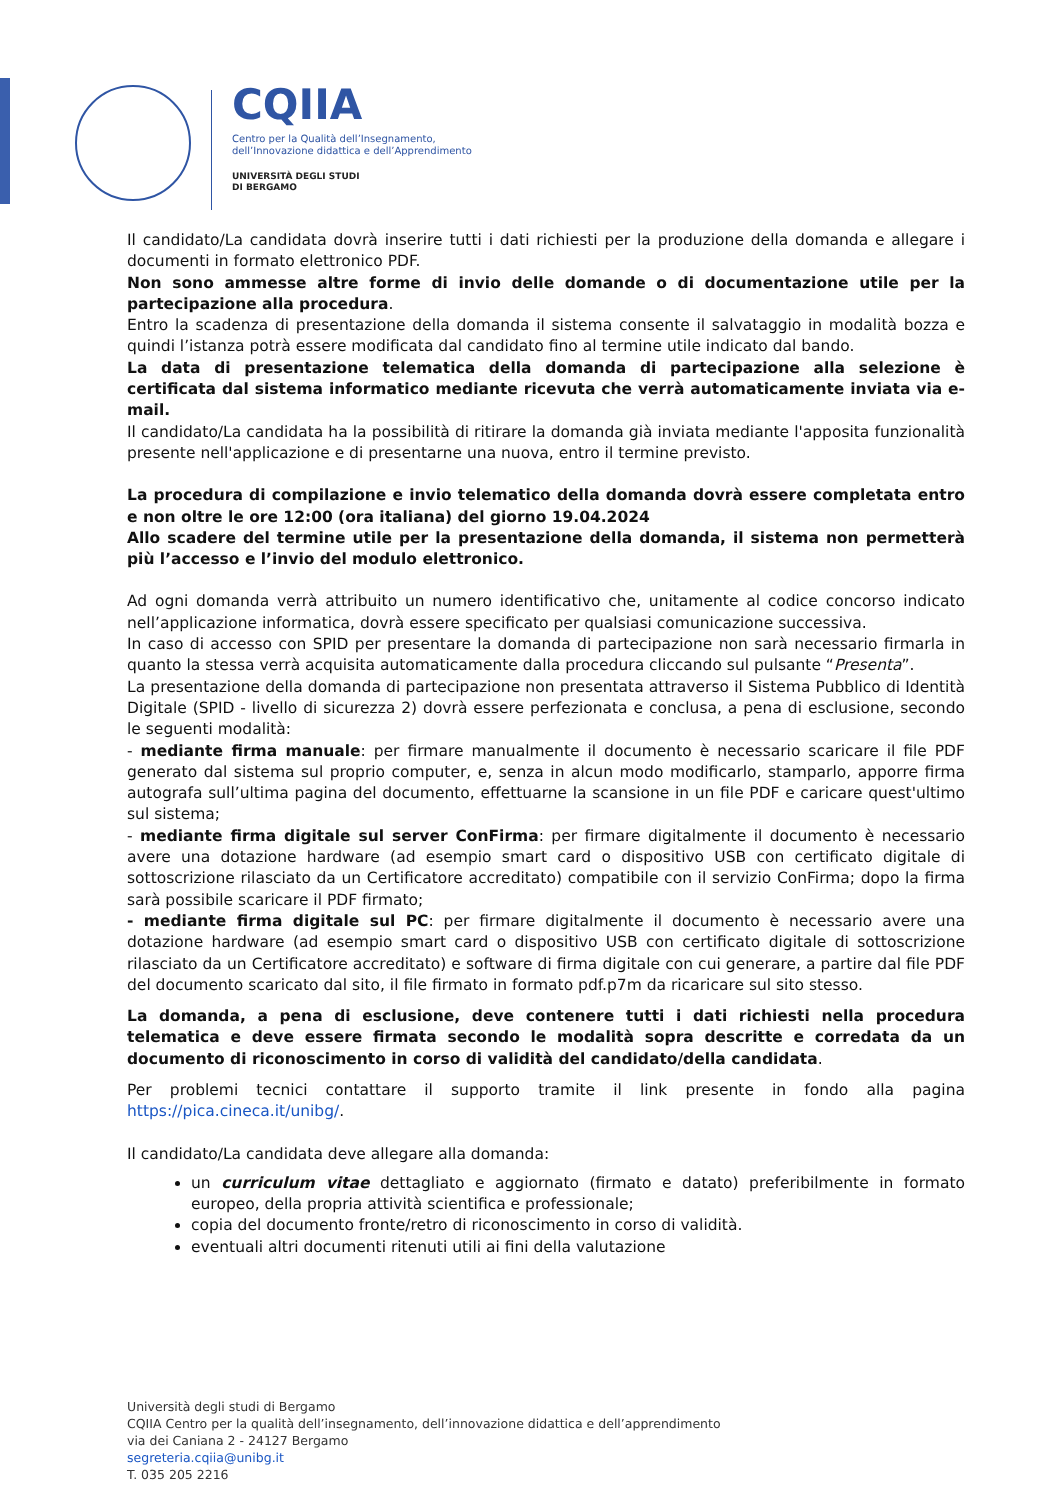CQIIA
Centro per la Qualità dell’Insegnamento,
dell’Innovazione didattica e dell’Apprendimento
UNIVERSITÀ DEGLI STUDI
DI BERGAMO
Il candidato/La candidata dovrà inserire tutti i dati richiesti per la produzione della domanda e allegare i documenti in formato elettronico PDF.
Non sono ammesse altre forme di invio delle domande o di documentazione utile per la partecipazione alla procedura.
Entro la scadenza di presentazione della domanda il sistema consente il salvataggio in modalità bozza e quindi l’istanza potrà essere modificata dal candidato fino al termine utile indicato dal bando.
La data di presentazione telematica della domanda di partecipazione alla selezione è certificata dal sistema informatico mediante ricevuta che verrà automaticamente inviata via e-mail.
Il candidato/La candidata ha la possibilità di ritirare la domanda già inviata mediante l'apposita funzionalità presente nell'applicazione e di presentarne una nuova, entro il termine previsto.
La procedura di compilazione e invio telematico della domanda dovrà essere completata entro e non oltre le ore 12:00 (ora italiana) del giorno 19.04.2024
Allo scadere del termine utile per la presentazione della domanda, il sistema non permetterà più l’accesso e l’invio del modulo elettronico.
Ad ogni domanda verrà attribuito un numero identificativo che, unitamente al codice concorso indicato nell’applicazione informatica, dovrà essere specificato per qualsiasi comunicazione successiva.
In caso di accesso con SPID per presentare la domanda di partecipazione non sarà necessario firmarla in quanto la stessa verrà acquisita automaticamente dalla procedura cliccando sul pulsante “Presenta”.
La presentazione della domanda di partecipazione non presentata attraverso il Sistema Pubblico di Identità Digitale (SPID - livello di sicurezza 2) dovrà essere perfezionata e conclusa, a pena di esclusione, secondo le seguenti modalità:
- mediante firma manuale: per firmare manualmente il documento è necessario scaricare il file PDF generato dal sistema sul proprio computer, e, senza in alcun modo modificarlo, stamparlo, apporre firma autografa sull’ultima pagina del documento, effettuarne la scansione in un file PDF e caricare quest'ultimo sul sistema;
- mediante firma digitale sul server ConFirma: per firmare digitalmente il documento è necessario avere una dotazione hardware (ad esempio smart card o dispositivo USB con certificato digitale di sottoscrizione rilasciato da un Certificatore accreditato) compatibile con il servizio ConFirma; dopo la firma sarà possibile scaricare il PDF firmato;
- mediante firma digitale sul PC: per firmare digitalmente il documento è necessario avere una dotazione hardware (ad esempio smart card o dispositivo USB con certificato digitale di sottoscrizione rilasciato da un Certificatore accreditato) e software di firma digitale con cui generare, a partire dal file PDF del documento scaricato dal sito, il file firmato in formato pdf.p7m da ricaricare sul sito stesso.
La domanda, a pena di esclusione, deve contenere tutti i dati richiesti nella procedura telematica e deve essere firmata secondo le modalità sopra descritte e corredata da un documento di riconoscimento in corso di validità del candidato/della candidata.
Per problemi tecnici contattare il supporto tramite il link presente in fondo alla pagina https://pica.cineca.it/unibg/.
Il candidato/La candidata deve allegare alla domanda:
un curriculum vitae dettagliato e aggiornato (firmato e datato) preferibilmente in formato europeo, della propria attività scientifica e professionale;
copia del documento fronte/retro di riconoscimento in corso di validità.
eventuali altri documenti ritenuti utili ai fini della valutazione
Università degli studi di Bergamo
CQIIA Centro per la qualità dell’insegnamento, dell’innovazione didattica e dell’apprendimento
via dei Caniana 2 - 24127 Bergamo
segreteria.cqiia@unibg.it
T. 035 205 2216